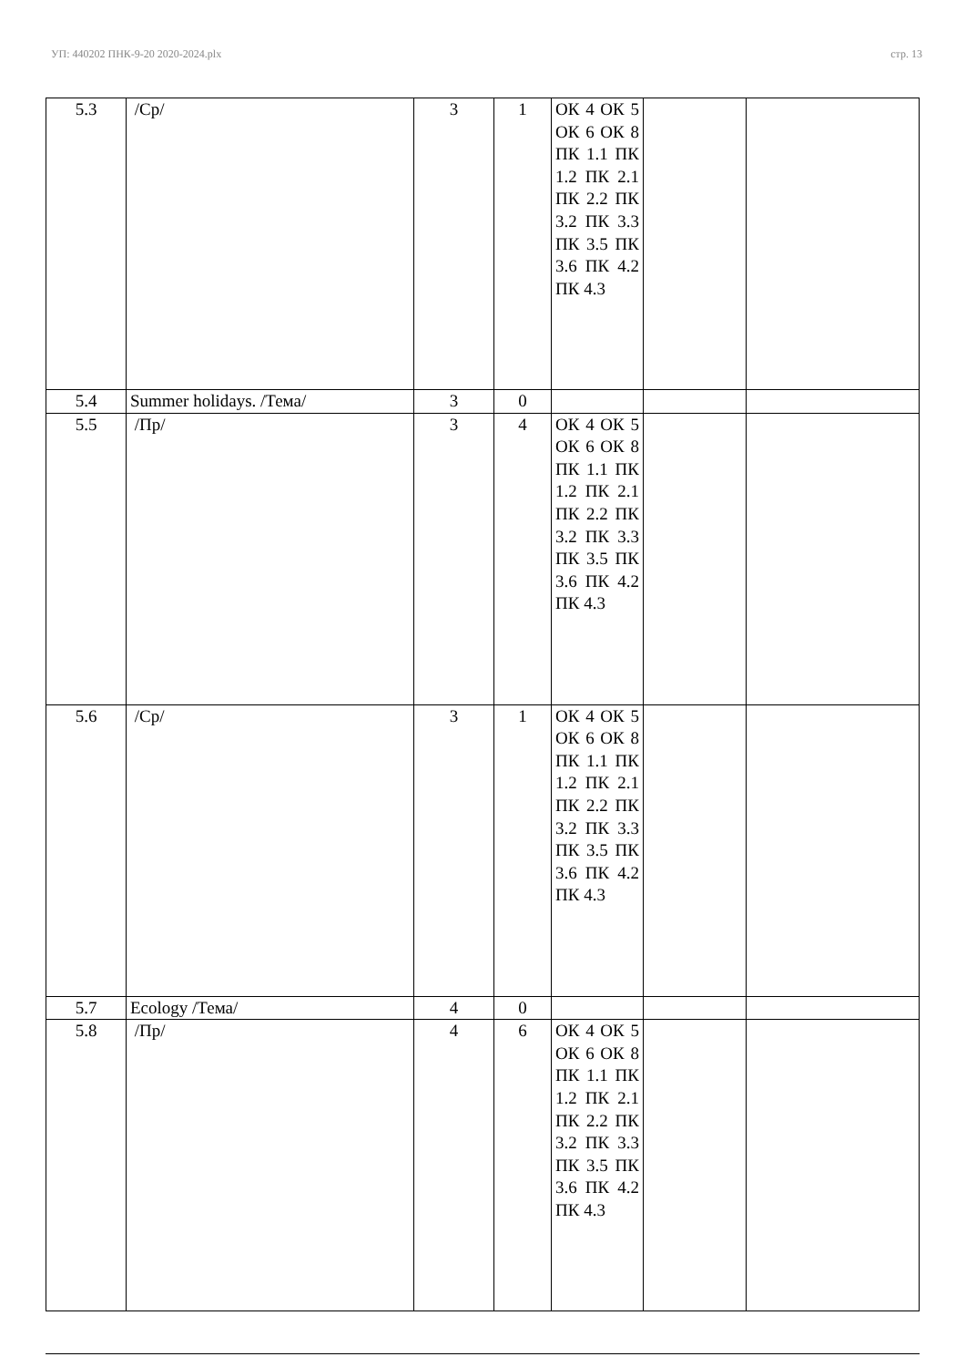УП: 440202 ПНК-9-20 2020-2024.plx стр. 13
| 5.3 | /Ср/ | 3 | 1 | ОК 4 ОК 5 ОК 6 ОК 8 ПК 1.1 ПК 1.2 ПК 2.1 ПК 2.2 ПК 3.2 ПК 3.3 ПК 3.5 ПК 3.6 ПК 4.2 ПК 4.3 | | |
| 5.4 | Summer holidays. /Тема/ | 3 | 0 | | | |
| 5.5 | /Пр/ | 3 | 4 | ОК 4 ОК 5 ОК 6 ОК 8 ПК 1.1 ПК 1.2 ПК 2.1 ПК 2.2 ПК 3.2 ПК 3.3 ПК 3.5 ПК 3.6 ПК 4.2 ПК 4.3 | | |
| 5.6 | /Ср/ | 3 | 1 | ОК 4 ОК 5 ОК 6 ОК 8 ПК 1.1 ПК 1.2 ПК 2.1 ПК 2.2 ПК 3.2 ПК 3.3 ПК 3.5 ПК 3.6 ПК 4.2 ПК 4.3 | | |
| 5.7 | Ecology /Тема/ | 4 | 0 | | | |
| 5.8 | /Пр/ | 4 | 6 | ОК 4 ОК 5 ОК 6 ОК 8 ПК 1.1 ПК 1.2 ПК 2.1 ПК 2.2 ПК 3.2 ПК 3.3 ПК 3.5 ПК 3.6 ПК 4.2 ПК 4.3 | | |